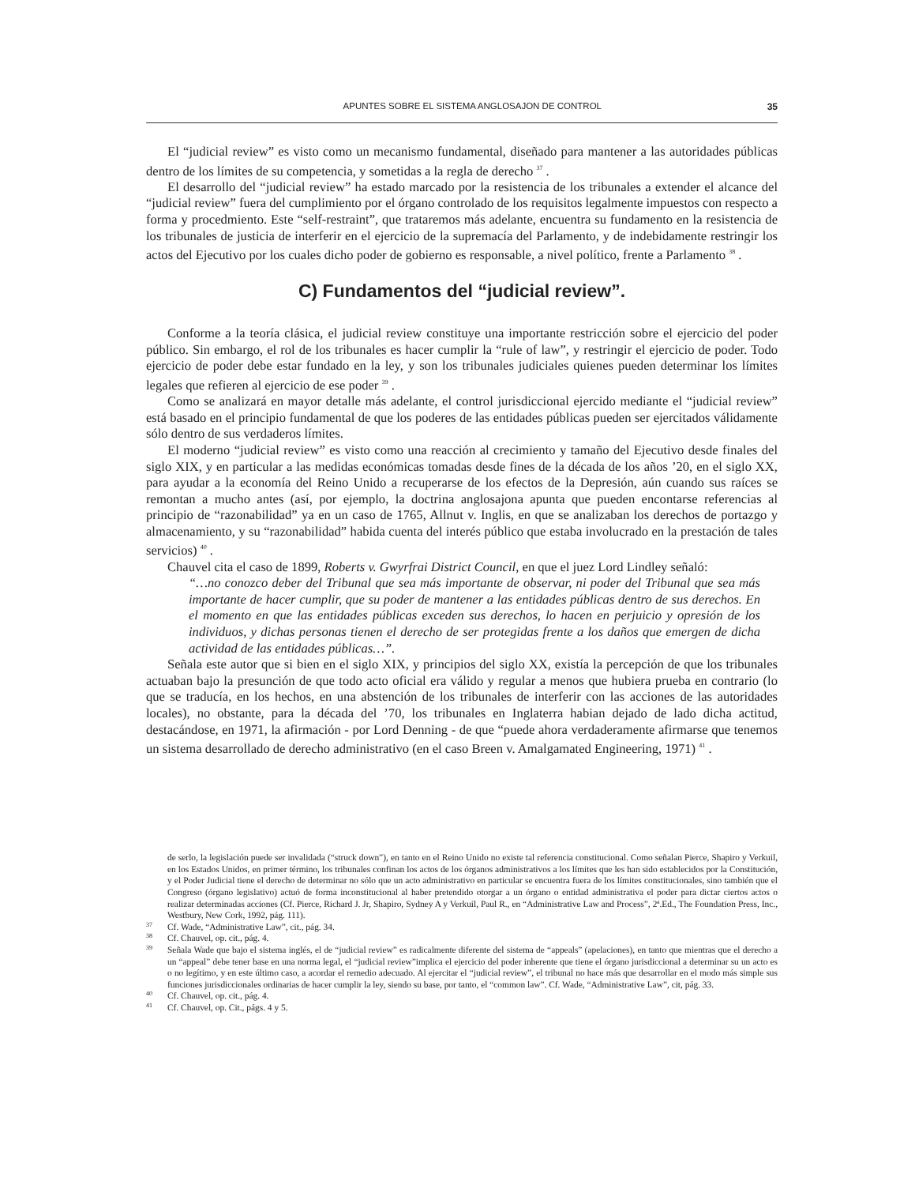APUNTES SOBRE EL SISTEMA ANGLOSAJON DE CONTROL 35
El “judicial review” es visto como un mecanismo fundamental, diseñado para mantener a las autoridades públicas dentro de los límites de su competencia, y sometidas a la regla de derecho <sup>37</sup> .
El desarrollo del “judicial review” ha estado marcado por la resistencia de los tribunales a extender el alcance del “judicial review” fuera del cumplimiento por el órgano controlado de los requisitos legalmente impuestos con respecto a forma y procedmiento. Este “self-restraint”, que trataremos más adelante, encuentra su fundamento en la resistencia de los tribunales de justicia de interferir en el ejercicio de la supremacía del Parlamento, y de indebidamente restringir los actos del Ejecutivo por los cuales dicho poder de gobierno es responsable, a nivel político, frente a Parlamento <sup>38</sup> .
C) Fundamentos del “judicial review”.
Conforme a la teoría clásica, el judicial review constituye una importante restricción sobre el ejercicio del poder público. Sin embargo, el rol de los tribunales es hacer cumplir la “rule of law”, y restringir el ejercicio de poder. Todo ejercicio de poder debe estar fundado en la ley, y son los tribunales judiciales quienes pueden determinar los límites legales que refieren al ejercicio de ese poder <sup>39</sup> .
Como se analizará en mayor detalle más adelante, el control jurisdiccional ejercido mediante el “judicial review” está basado en el principio fundamental de que los poderes de las entidades públicas pueden ser ejercitados válidamente sólo dentro de sus verdaderos límites.
El moderno “judicial review” es visto como una reacción al crecimiento y tamaño del Ejecutivo desde finales del siglo XIX, y en particular a las medidas económicas tomadas desde fines de la década de los años ’20, en el siglo XX, para ayudar a la economía del Reino Unido a recuperarse de los efectos de la Depresión, aún cuando sus raíces se remontan a mucho antes (así, por ejemplo, la doctrina anglosajona apunta que pueden encontarse referencias al principio de “razonabilidad” ya en un caso de 1765, Allnut v. Inglis, en que se analizaban los derechos de portazgo y almacenamiento, y su “razonabilidad” habida cuenta del interés público que estaba involucrado en la prestación de tales servicios) <sup>40</sup> .
Chauvel cita el caso de 1899, Roberts v. Gwyrfrai District Council, en que el juez Lord Lindley señaló:
“…no conozco deber del Tribunal que sea más importante de observar, ni poder del Tribunal que sea más importante de hacer cumplir, que su poder de mantener a las entidades públicas dentro de sus derechos. En el momento en que las entidades públicas exceden sus derechos, lo hacen en perjuicio y opresión de los individuos, y dichas personas tienen el derecho de ser protegidas frente a los daños que emergen de dicha actividad de las entidades públicas…”.
Señala este autor que si bien en el siglo XIX, y principios del siglo XX, existía la percepción de que los tribunales actuaban bajo la presunción de que todo acto oficial era válido y regular a menos que hubiera prueba en contrario (lo que se traducía, en los hechos, en una abstención de los tribunales de interferir con las acciones de las autoridades locales), no obstante, para la década del ’70, los tribunales en Inglaterra habian dejado de lado dicha actitud, destacándose, en 1971, la afirmación - por Lord Denning - de que “puede ahora verdaderamente afirmarse que tenemos un sistema desarrollado de derecho administrativo (en el caso Breen v. Amalgamated Engineering, 1971) <sup>41</sup> .
de serlo, la legislación puede ser invalidada (“struck down”), en tanto en el Reino Unido no existe tal referencia constitucional. Como señalan Pierce, Shapiro y Verkuil, en los Estados Unidos, en primer término, los tribunales confinan los actos de los órganos administrativos a los límites que les han sido establecidos por la Constitución, y el Poder Judicial tiene el derecho de determinar no sólo que un acto administrativo en particular se encuentra fuera de los límites constitucionales, sino también que el Congreso (órgano legislativo) actuó de forma inconstitucional al haber pretendido otorgar a un órgano o entidad administrativa el poder para dictar ciertos actos o realizar determinadas acciones (Cf. Pierce, Richard J. Jr, Shapiro, Sydney A y Verkuil, Paul R., en “Administrative Law and Process”, 2ª.Ed., The Foundation Press, Inc., Westbury, New Cork, 1992, pág. 111).
37 Cf. Wade, “Administrative Law”, cit., pág. 34.
38 Cf. Chauvel, op. cit., pág. 4.
39 Señala Wade que bajo el sistema inglés, el de “judicial review” es radicalmente diferente del sistema de “appeals” (apelaciones), en tanto que mientras que el derecho a un “appeal” debe tener base en una norma legal, el “judicial review”implica el ejercicio del poder inherente que tiene el órgano jurisdiccional a determinar su un acto es o no legítimo, y en este último caso, a acordar el remedio adecuado. Al ejercitar el “judicial review”, el tribunal no hace más que desarrollar en el modo más simple sus funciones jurisdiccionales ordinarias de hacer cumplir la ley, siendo su base, por tanto, el “common law”. Cf. Wade, “Administrative Law”, cit, pág. 33.
40 Cf. Chauvel, op. cit., pág. 4.
41 Cf. Chauvel, op. Cit., págs. 4 y 5.